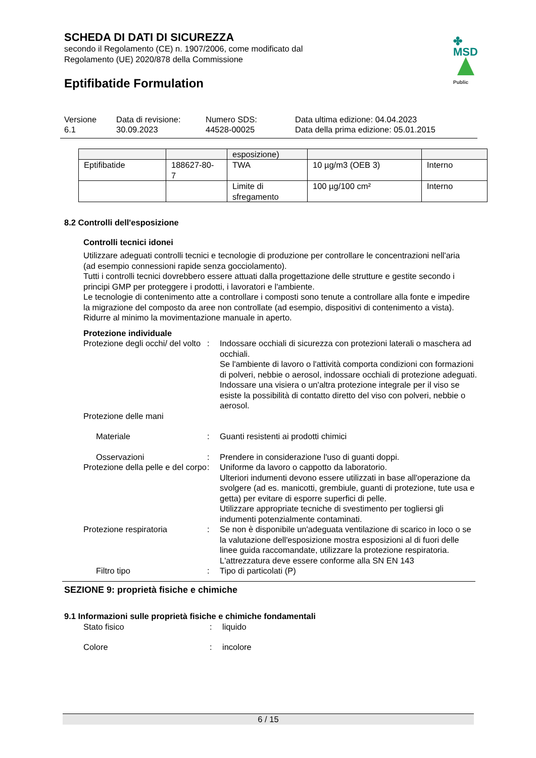✤ MSD Public
SCHEDA DI DATI DI SICUREZZA
secondo il Regolamento (CE) n. 1907/2006, come modificato dal
Regolamento (UE) 2020/878 della Commissione
Eptifibatide Formulation
Versione
6.1
Data di revisione:
30.09.2023
Numero SDS:
44528-00025
Data ultima edizione: 04.04.2023
Data della prima edizione: 05.01.2015
| | | esposizione) | | |
| Eptifibatide | 188627-80- 7 | TWA | 10 µg/m3 (OEB 3) | Interno |
| | | Limite di sfregamento | 100 µg/100 cm² | Interno |
8.2 Controlli dell'esposizione
Controlli tecnici idonei
Utilizzare adeguati controlli tecnici e tecnologie di produzione per controllare le concentrazioni nell'aria (ad esempio connessioni rapide senza gocciolamento).
Tutti i controlli tecnici dovrebbero essere attuati dalla progettazione delle strutture e gestite secondo i principi GMP per proteggere i prodotti, i lavoratori e l'ambiente.
Le tecnologie di contenimento atte a controllare i composti sono tenute a controllare alla fonte e impedire la migrazione del composto da aree non controllate (ad esempio, dispositivi di contenimento a vista).
Ridurre al minimo la movimentazione manuale in aperto.
Protezione individuale
| Protezione degli occhi/ del volto | : | Indossare occhiali di sicurezza con protezioni laterali o maschera ad occhiali. Se l'ambiente di lavoro o l'attività comporta condizioni con formazioni di polveri, nebbie o aerosol, indossare occhiali di protezione adeguati. Indossare una visiera o un'altra protezione integrale per il viso se esiste la possibilità di contatto diretto del viso con polveri, nebbie o aerosol. |
| Protezione delle mani | | |
| Materiale | : | Guanti resistenti ai prodotti chimici |
| Osservazioni | : | Prendere in considerazione l'uso di guanti doppi. |
| Protezione della pelle e del corpo | : | Uniforme da lavoro o cappotto da laboratorio. Ulteriori indumenti devono essere utilizzati in base all'operazione da svolgere (ad es. manicotti, grembiule, guanti di protezione, tute usa e getta) per evitare di esporre superfici di pelle. Utilizzare appropriate tecniche di svestimento per togliersi gli indumenti potenzialmente contaminati. |
| Protezione respiratoria | : | Se non è disponibile un'adeguata ventilazione di scarico in loco o se la valutazione dell'esposizione mostra esposizioni al di fuori delle linee guida raccomandate, utilizzare la protezione respiratoria. L'attrezzatura deve essere conforme alla SN EN 143 |
| Filtro tipo | : | Tipo di particolati (P) |
SEZIONE 9: proprietà fisiche e chimiche
9.1 Informazioni sulle proprietà fisiche e chimiche fondamentali
| Stato fisico | : | liquido |
| Colore | : | incolore |
6 / 15